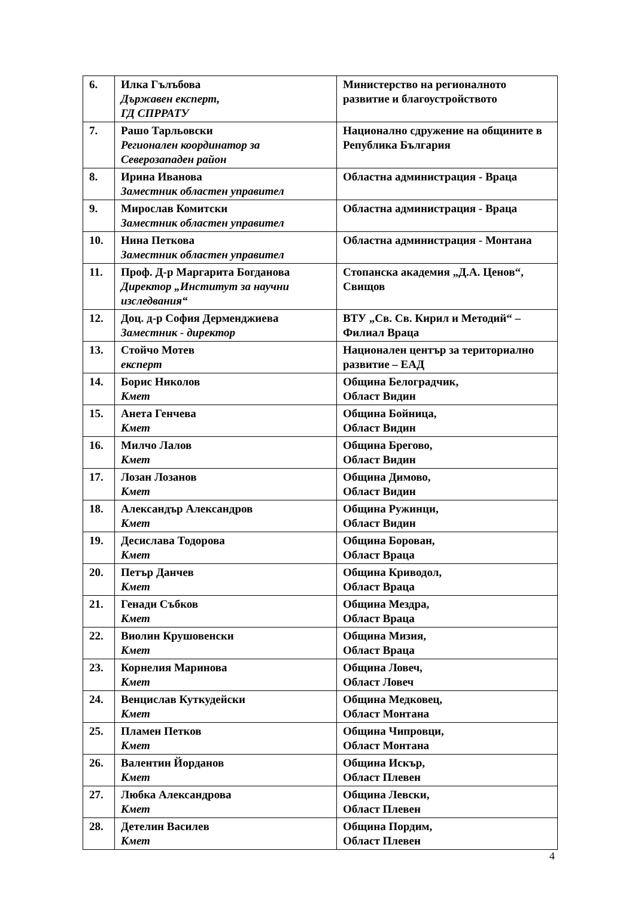| 6. | Илка Гълъбова Държавен експерт, ГД СПРРАТУ | Министерство на регионалното развитие и благоустройството |
| 7. | Рашо Тарльовски Регионален координатор за Северозападен район | Национално сдружение на общините в Република България |
| 8. | Ирина Иванова Заместник областен управител | Областна администрация - Враца |
| 9. | Мирослав Комитски Заместник областен управител | Областна администрация - Враца |
| 10. | Нина Петкова Заместник областен управител | Областна администрация - Монтана |
| 11. | Проф. Д-р Маргарита Богданова Директор „Институт за научни изследвания“ | Стопанска академия „Д.А. Ценов“, Свищов |
| 12. | Доц. д-р София Дерменджиева Заместник - директор | ВТУ „Св. Св. Кирил и Методий“ – Филиал Враца |
| 13. | Стойчо Мотев експерт | Национален център за териториално развитие – ЕАД |
| 14. | Борис Николов Кмет | Община Белоградчик, Област Видин |
| 15. | Анета Генчева Кмет | Община Бойница, Област Видин |
| 16. | Милчо Лалов Кмет | Община Брегово, Област Видин |
| 17. | Лозан Лозанов Кмет | Община Димово, Област Видин |
| 18. | Александър Александров Кмет | Община Ружинци, Област Видин |
| 19. | Десислава Тодорова Кмет | Община Борован, Област Враца |
| 20. | Петър Данчев Кмет | Община Криводол, Област Враца |
| 21. | Генади Събков Кмет | Община Мездра, Област Враца |
| 22. | Виолин Крушовенски Кмет | Община Мизия, Област Враца |
| 23. | Корнелия Маринова Кмет | Община Ловеч, Област Ловеч |
| 24. | Венцислав Куткудейски Кмет | Община Медковец, Област Монтана |
| 25. | Пламен Петков Кмет | Община Чипровци, Област Монтана |
| 26. | Валентин Йорданов Кмет | Община Искър, Област Плевен |
| 27. | Любка Александрова Кмет | Община Левски, Област Плевен |
| 28. | Детелин Василев Кмет | Община Пордим, Област Плевен |
4